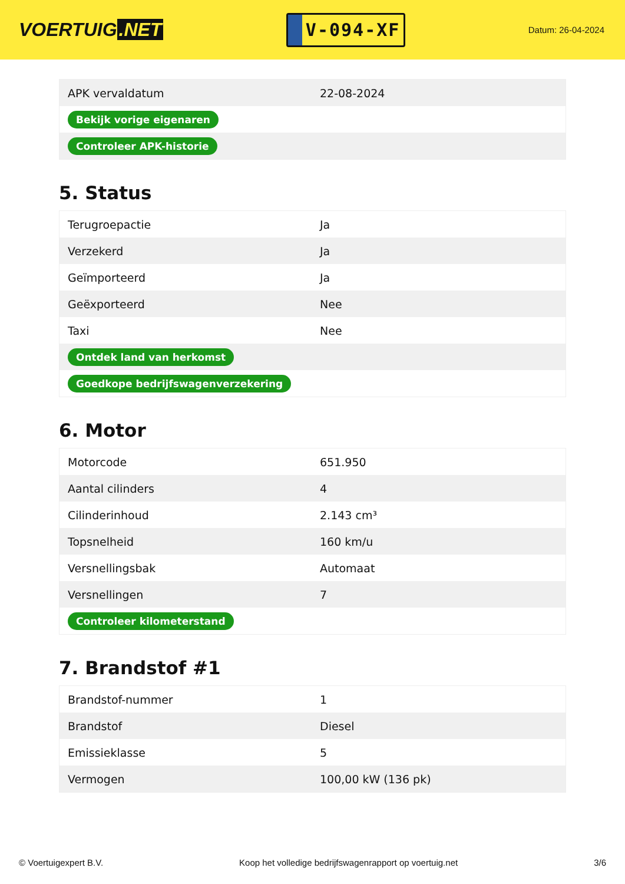VOERTUIG.NET
V-094-XF
Datum: 26-04-2024
| APK vervaldatum | 22-08-2024 |
| Bekijk vorige eigenaren | |
| Controleer APK-historie | |
5. Status
| Terugroepactie | Ja |
| Verzekerd | Ja |
| Geïmporteerd | Ja |
| Geëxporteerd | Nee |
| Taxi | Nee |
| Ontdek land van herkomst | |
| Goedkope bedrijfswagenverzekering | |
6. Motor
| Motorcode | 651.950 |
| Aantal cilinders | 4 |
| Cilinderinhoud | 2.143 cm³ |
| Topsnelheid | 160 km/u |
| Versnellingsbak | Automaat |
| Versnellingen | 7 |
| Controleer kilometerstand | |
7. Brandstof #1
| Brandstof-nummer | 1 |
| Brandstof | Diesel |
| Emissieklasse | 5 |
| Vermogen | 100,00 kW (136 pk) |
© Voertuigexpert B.V. Koop het volledige bedrijfswagenrapport op voertuig.net 3/6